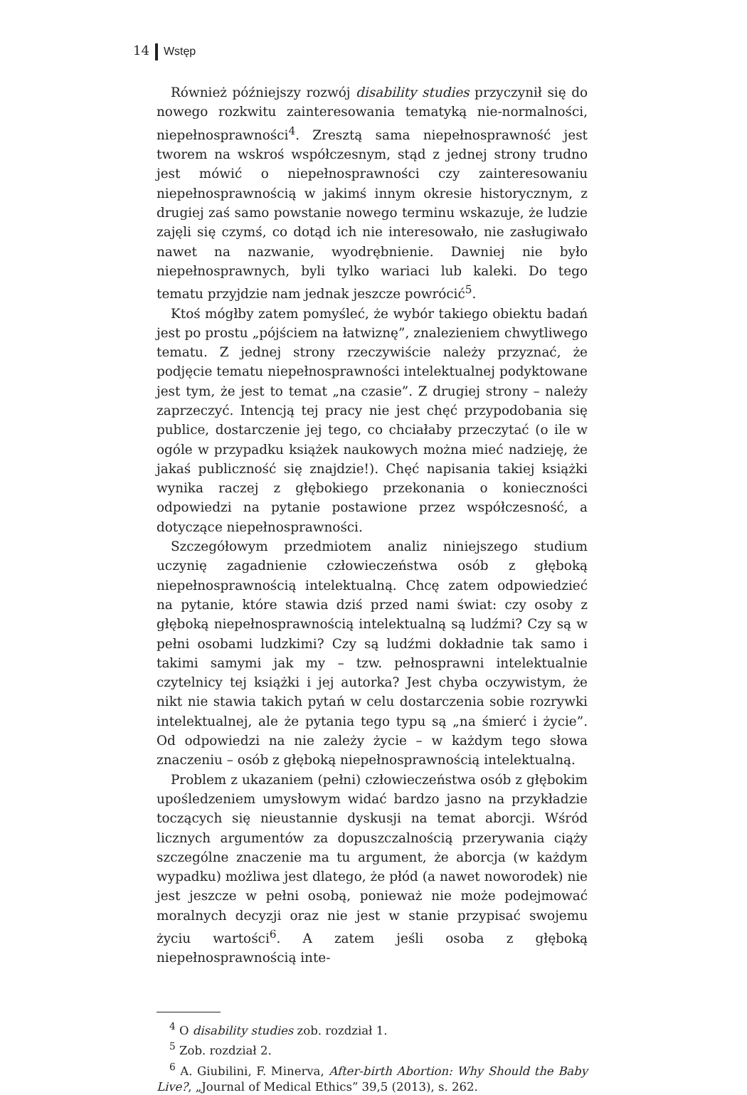14 Wstęp
Również późniejszy rozwój disability studies przyczynił się do nowego rozkwitu zainteresowania tematyką nie-normalności, niepełnosprawności<sup>4</sup>. Zresztą sama niepełnosprawność jest tworem na wskroś współczesnym, stąd z jednej strony trudno jest mówić o niepełnosprawności czy zainteresowaniu niepełnosprawnością w jakimś innym okresie historycznym, z drugiej zaś samo powstanie nowego terminu wskazuje, że ludzie zajęli się czymś, co dotąd ich nie interesowało, nie zasługiwało nawet na nazwanie, wyodrębnienie. Dawniej nie było niepełnosprawnych, byli tylko wariaci lub kaleki. Do tego tematu przyjdzie nam jednak jeszcze powrócić<sup>5</sup>.
Ktoś mógłby zatem pomyśleć, że wybór takiego obiektu badań jest po prostu „pójściem na łatwiznę”, znalezieniem chwytliwego tematu. Z jednej strony rzeczywiście należy przyznać, że podjęcie tematu niepełnosprawności intelektualnej podyktowane jest tym, że jest to temat „na czasie”. Z drugiej strony – należy zaprzeczyć. Intencją tej pracy nie jest chęć przypodobania się publice, dostarczenie jej tego, co chciałaby przeczytać (o ile w ogóle w przypadku książek naukowych można mieć nadzieję, że jakaś publiczność się znajdzie!). Chęć napisania takiej książki wynika raczej z głębokiego przekonania o konieczności odpowiedzi na pytanie postawione przez współczesność, a dotyczące niepełnosprawności.
Szczegółowym przedmiotem analiz niniejszego studium uczynię zagadnienie człowieczeństwa osób z głęboką niepełnosprawnością intelektualną. Chcę zatem odpowiedzieć na pytanie, które stawia dziś przed nami świat: czy osoby z głęboką niepełnosprawnością intelektualną są ludźmi? Czy są w pełni osobami ludzkimi? Czy są ludźmi dokładnie tak samo i takimi samymi jak my – tzw. pełnosprawni intelektualnie czytelnicy tej książki i jej autorka? Jest chyba oczywistym, że nikt nie stawia takich pytań w celu dostarczenia sobie rozrywki intelektualnej, ale że pytania tego typu są „na śmierć i życie”. Od odpowiedzi na nie zależy życie – w każdym tego słowa znaczeniu – osób z głęboką niepełnosprawnością intelektualną.
Problem z ukazaniem (pełni) człowieczeństwa osób z głębokim upośledzeniem umysłowym widać bardzo jasno na przykładzie toczących się nieustannie dyskusji na temat aborcji. Wśród licznych argumentów za dopuszczalnością przerywania ciąży szczególne znaczenie ma tu argument, że aborcja (w każdym wypadku) możliwa jest dlatego, że płód (a nawet noworodek) nie jest jeszcze w pełni osobą, ponieważ nie może podejmować moralnych decyzji oraz nie jest w stanie przypisać swojemu życiu wartości<sup>6</sup>. A zatem jeśli osoba z głęboką niepełnosprawnością inte-
<sup>4</sup> O disability studies zob. rozdział 1.
<sup>5</sup> Zob. rozdział 2.
<sup>6</sup> A. Giubilini, F. Minerva, After-birth Abortion: Why Should the Baby Live?, „Journal of Medical Ethics” 39,5 (2013), s. 262.